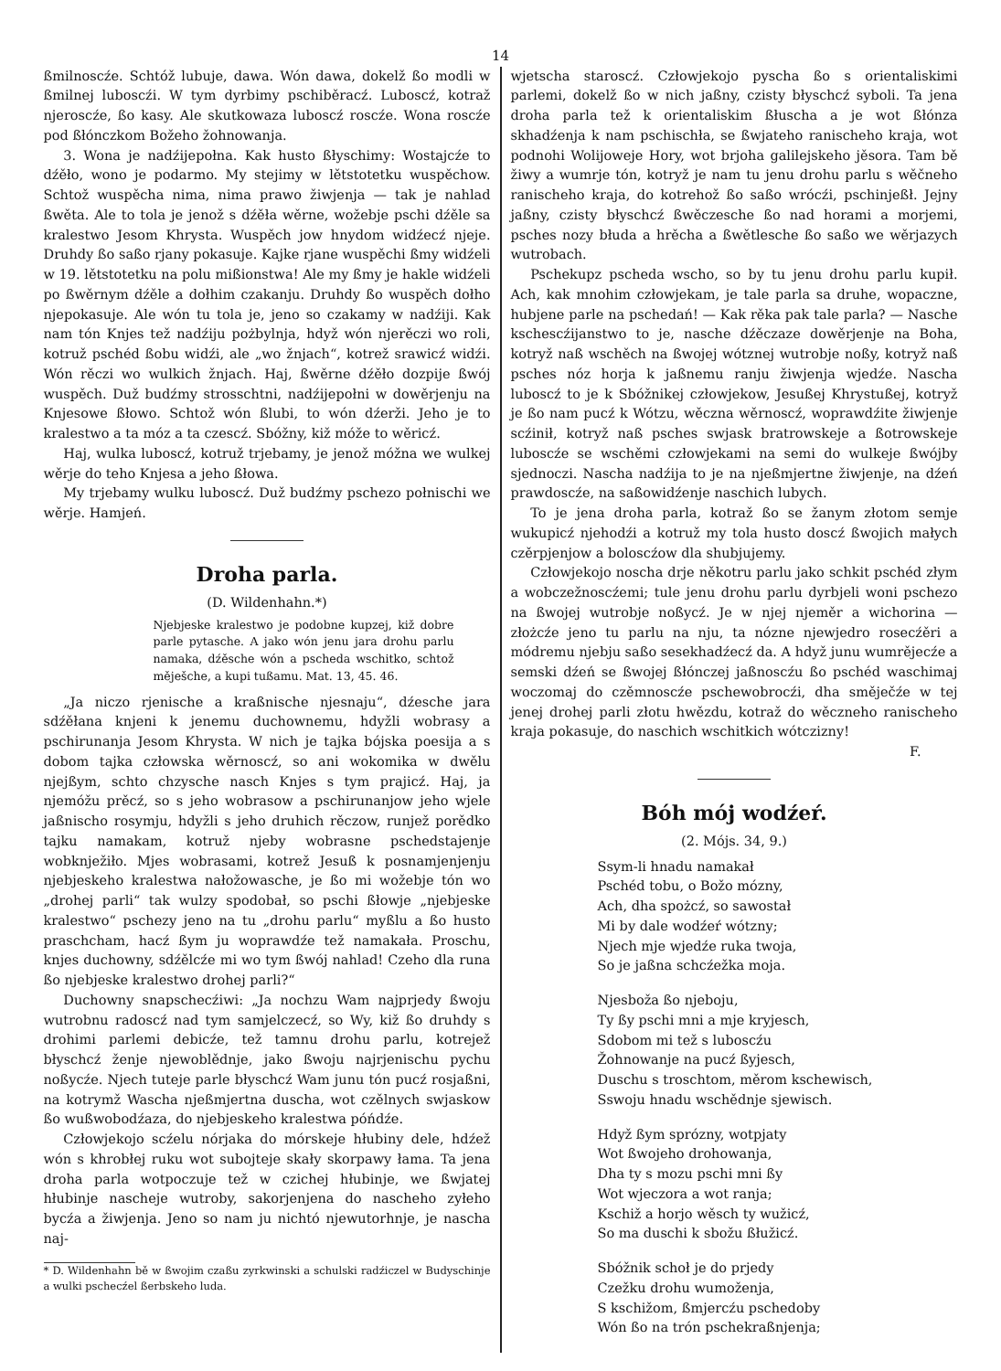14
ßmilnoscźe. Schtóž lubuje, dawa. Wón dawa, dokelž ßo modli w ßmilnej luboscźi. W tym dyrbimy pschiběracź. Luboscź, kotraž njeroscźe, ßo kasy. Ale skutkowaza luboscź roscźe. Wona roscźe pod ßłónczkom Božeho žohnowanja.
3. Wona je nadźijepołna. Kak husto ßłyschimy: Wostajcźe to dźěło, wono je podarmo. My stejimy w lětstotetku wuspěchow. Schtož wuspěcha nima, nima prawo žiwjenja — tak je nahlad ßwěta. Ale to tola je jenož s dźěła wěrne, wožebje pschi dźěle sa kralestwo Jesom Khrysta. Wuspěch jow hnydom widźecź njeje. Druhdy ßo saßo rjany pokasuje. Kajke rjane wuspěchi ßmy widźeli w 19. lětstotetku na polu mißionstwa! Ale my ßmy je hakle widźeli po ßwěrnym dźěle a dołhim czakanju. Druhdy ßo wuspěch dołho njepokasuje. Ale wón tu tola je, jeno so czakamy w nadźiji. Kak nam tón Knjes tež nadźiju pożbylnja, hdyž wón njerěczi wo roli, kotruž pschéd ßobu widźi, ale „wo žnjach“, kotrež srawicź widźi. Wón rěczi wo wulkich žnjach. Haj, ßwěrne dźěło dozpije ßwój wuspěch. Duž budźmy strosschtni, nadźijepołni w dowěrjenju na Knjesowe ßłowo. Schtož wón ßlubi, to wón dźerži. Jeho je to kralestwo a ta móz a ta czescź. Sbóžny, kiž móže to wěricź.
Haj, wulka luboscź, kotruž trjebamy, je jenož móžna we wulkej wěrje do teho Knjesa a jeho ßłowa.
My trjebamy wulku luboscź. Duž budźmy pschezo połnischi we wěrje. Hamjeń.
Droha parla.
(D. Wildenhahn.*)
Njebjeske kralestwo je podobne kupzej, kiž dobre parle pytasche. A jako wón jenu jara drohu parlu namaka, dźěsche wón a pscheda wschitko, schtož měješche, a kupi tußamu. Mat. 13, 45. 46.
„Ja niczo rjenische a kraßnische njesnaju“, dźesche jara sdźěłana knjeni k jenemu duchownemu, hdyžli wobrasy a pschirunanja Jesom Khrysta. W nich je tajka bójska poesija a s dobom tajka człowska wěrnoscź, so ani wokomika w dwělu njejßym, schto chzysche nasch Knjes s tym prajicź. Haj, ja njemóžu prěcź, so s jeho wobrasow a pschirunanjow jeho wjele jaßnischo rosymju, hdyžli s jeho druhich rěczow, runjež porědko tajku namakam, kotruž njeby wobrasne pschedstajenje wobknježiło. Mjes wobrasami, kotrež Jesuß k posnamjenjenju njebjeskeho kralestwa nałožowasche, je ßo mi wožebje tón wo „drohej parli“ tak wulzy spodobał, so pschi ßłowje „njebjeske kralestwo“ pschezy jeno na tu „drohu parlu“ myßlu a ßo husto praschcham, hacź ßym ju woprawdźe tež namakała. Proschu, knjes duchowny, sdźělcźe mi wo tym ßwój nahlad! Czeho dla runa ßo njebjeske kralestwo drohej parli?“
Duchowny snapschecźiwi: „Ja nochzu Wam najprjedy ßwoju wutrobnu radoscź nad tym samjelczecź, so Wy, kiž ßo druhdy s drohimi parlemi debicźe, tež tamnu drohu parlu, kotrejež błyschcź ženje njewoblědnje, jako ßwoju najrjenischu pychu noßycźe. Njech tuteje parle błyschcź Wam junu tón pucź rosjaßni, na kotrymž Wascha njeßmjertna duscha, wot czělnych swjaskow ßo wußwobodźaza, do njebjeskeho kralestwa póńdźe.
Człowjekojo scźelu nórjaka do mórskeje hłubiny dele, hdźež wón s khrobłej ruku wot subojteje skały skorpawy łama. Ta jena droha parla wotpoczuje tež w czichej hłubinje, we ßwjatej hłubinje nascheje wutroby, sakorjenjena do nascheho zyłeho bycźa a žiwjenja. Jeno so nam ju nichtó njewutorhnje, je nascha naj-
* D. Wildenhahn bě w ßwojim czaßu zyrkwinski a schulski radźiczel w Budyschinje a wulki pschecźel ßerbskeho luda.
wjetscha staroscź. Człowjekojo pyscha ßo s orientaliskimi parlemi, dokelž ßo w nich jaßny, czisty błyschcź syboli. Ta jena droha parla tež k orientaliskim ßłuscha a je wot ßłónza skhadźenja k nam pschischła, se ßwjateho ranischeho kraja, wot podnohi Wolijoweje Hory, wot brjoha galilejskeho jěsora. Tam bě žiwy a wumrje tón, kotryž je nam tu jenu drohu parlu s wěčneho ranischeho kraja, do kotrehož ßo saßo wrócźi, pschinjeßł. Jejny jaßny, czisty błyschcź ßwěczesche ßo nad horami a morjemi, psches nozy błuda a hrěcha a ßwětlesche ßo saßo we wěrjazych wutrobach.
Pschekupz pscheda wscho, so by tu jenu drohu parlu kupił. Ach, kak mnohim człowjekam, je tale parla sa druhe, wopaczne, hubjene parle na pschedań! — Kak rěka pak tale parla? — Nasche kschescźijanstwo to je, nasche dźěczaze dowěrjenje na Boha, kotryž naß wschěch na ßwojej wótznej wutrobje noßy, kotryž naß psches nóz horja k jaßnemu ranju žiwjenja wjedźe. Nascha luboscź to je k Sbóžnikej człowjekow, Jesußej Khrystußej, kotryž je ßo nam pucź k Wótzu, wěczna wěrnoscź, woprawdźite žiwjenje scźinił, kotryž naß psches swjask bratrowskeje a ßotrowskeje luboscźe se wschěmi człowjekami na semi do wulkeje ßwójby sjednoczi. Nascha nadźija to je na njeßmjertne žiwjenje, na dźeń prawdoscźe, na saßowidźenje naschich lubych.
To je jena droha parla, kotraž ßo se žanym złotom semje wukupicź njehodźi a kotruž my tola husto doscź ßwojich małych czěrpjenjow a boloscźow dla shubjujemy.
Człowjekojo noscha drje někotru parlu jako schkit pschéd złym a wobczežnoscźemi; tule jenu drohu parlu dyrbjeli woni pschezo na ßwojej wutrobje noßycź. Je w njej njeměr a wichorina — złożcźe jeno tu parlu na nju, ta nózne njewjedro rosecźěri a módremu njebju saßo sesekhadźecź da. A hdyž junu wumrějecźe a semski dźeń se ßwojej ßłónczej jaßnoscźu ßo pschéd waschimaj woczomaj do czěmnoscźe pschewobrocźi, dha směječźe w tej jenej drohej parli złotu hwězdu, kotraž do wěczneho ranischeho kraja pokasuje, do naschich wschitkich wótczizny!
F.
Bóh mój wodźeŕ.
(2. Mójs. 34, 9.)
Ssym-li hnadu namakał
Pschéd tobu, o Božo mózny,
Ach, dha spożcź, so sawostał
Mi by dale wodźeŕ wótzny;
Njech mje wjedźe ruka twoja,
So je jaßna schcźežka moja.
Njesboža ßo njeboju,
Ty ßy pschi mni a mje kryjesch,
Sdobom mi tež s luboscźu
Žohnowanje na pucź ßyjesch,
Duschu s troschtom, měrom kschewisch,
Sswoju hnadu wschědnje sjewisch.
Hdyž ßym sprózny, wotpjaty
Wot ßwojeho drohowanja,
Dha ty s mozu pschi mni ßy
Wot wjeczora a wot ranja;
Kschiž a horjo wěsch ty wužicź,
So ma duschi k sbožu ßłužicź.
Sbóžnik schoł je do prjedy
Czežku drohu wumoženja,
S kschižom, ßmjercźu pschedoby
Wón ßo na trón pschekraßnjenja;